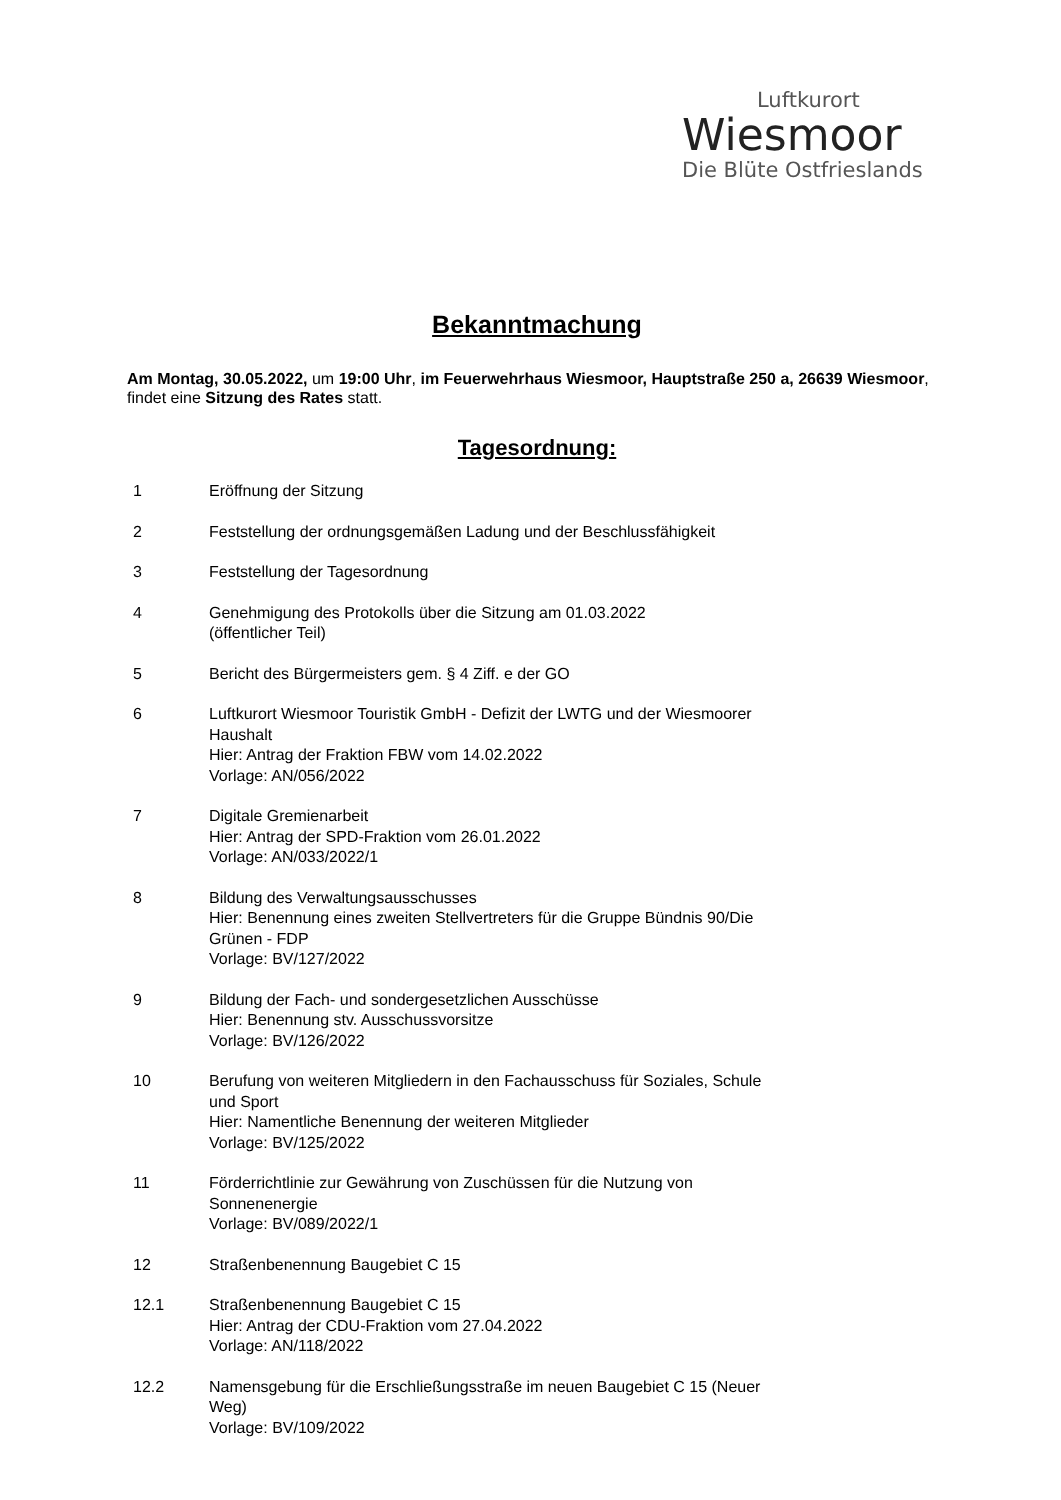Luftkurort
Wiesmoor
Die Blüte Ostfrieslands
Bekanntmachung
Am Montag, 30.05.2022, um 19:00 Uhr, im Feuerwehrhaus Wiesmoor, Hauptstraße 250 a, 26639 Wiesmoor, findet eine Sitzung des Rates statt.
Tagesordnung:
1 Eröffnung der Sitzung
2 Feststellung der ordnungsgemäßen Ladung und der Beschlussfähigkeit
3 Feststellung der Tagesordnung
4 Genehmigung des Protokolls über die Sitzung am 01.03.2022
(öffentlicher Teil)
5 Bericht des Bürgermeisters gem. § 4 Ziff. e der GO
6 Luftkurort Wiesmoor Touristik GmbH - Defizit der LWTG und der Wiesmoorer Haushalt
Hier: Antrag der Fraktion FBW vom 14.02.2022
Vorlage: AN/056/2022
7 Digitale Gremienarbeit
Hier: Antrag der SPD-Fraktion vom 26.01.2022
Vorlage: AN/033/2022/1
8 Bildung des Verwaltungsausschusses
Hier: Benennung eines zweiten Stellvertreters für die Gruppe Bündnis 90/Die Grünen - FDP
Vorlage: BV/127/2022
9 Bildung der Fach- und sondergesetzlichen Ausschüsse
Hier: Benennung stv. Ausschussvorsitze
Vorlage: BV/126/2022
10 Berufung von weiteren Mitgliedern in den Fachausschuss für Soziales, Schule und Sport
Hier: Namentliche Benennung der weiteren Mitglieder
Vorlage: BV/125/2022
11 Förderrichtlinie zur Gewährung von Zuschüssen für die Nutzung von Sonnenenergie
Vorlage: BV/089/2022/1
12 Straßenbenennung Baugebiet C 15
12.1 Straßenbenennung Baugebiet C 15
Hier: Antrag der CDU-Fraktion vom 27.04.2022
Vorlage: AN/118/2022
12.2 Namensgebung für die Erschließungsstraße im neuen Baugebiet C 15 (Neuer Weg)
Vorlage: BV/109/2022